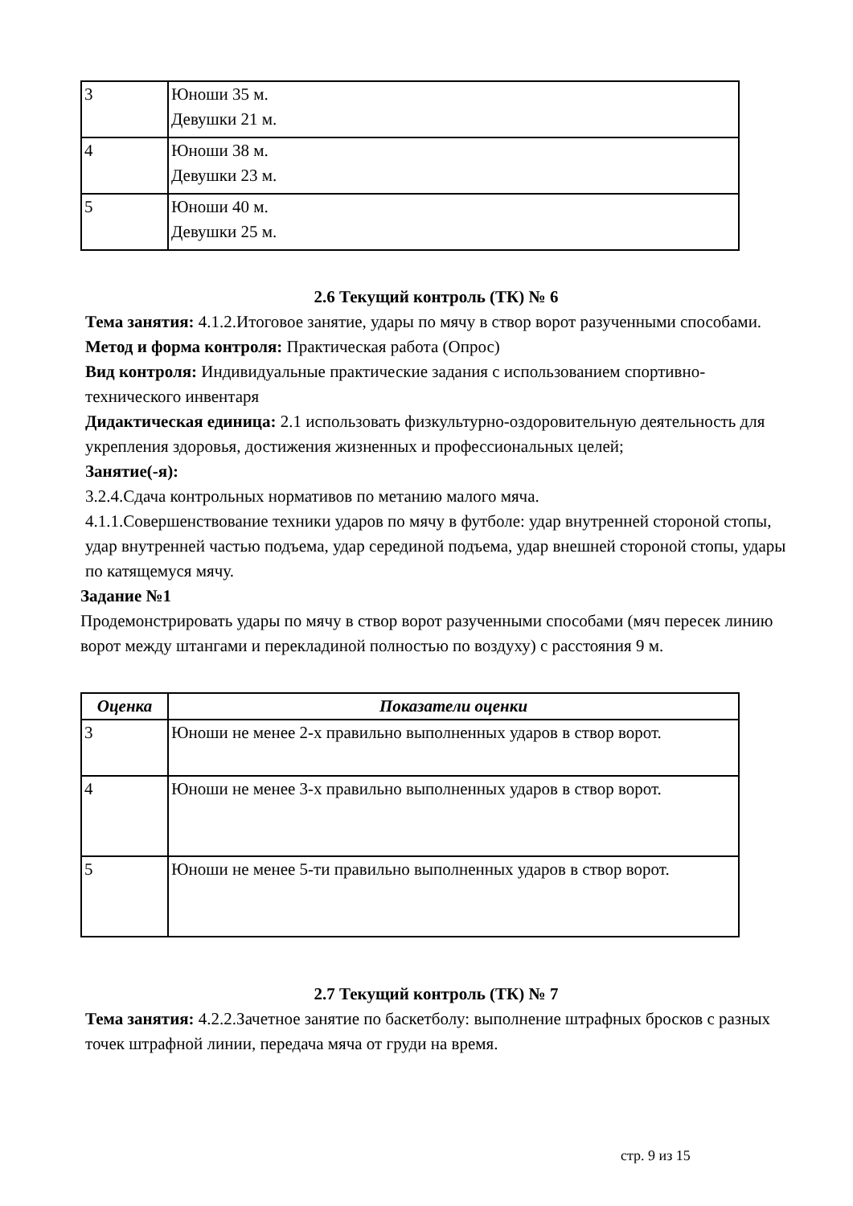| 3 | Юноши 35 м. Девушки 21 м. |
| 4 | Юноши 38 м. Девушки 23 м. |
| 5 | Юноши 40 м. Девушки 25 м. |
2.6 Текущий контроль (ТК) № 6
Тема занятия: 4.1.2.Итоговое занятие, удары по мячу в створ ворот разученными способами.
Метод и форма контроля: Практическая работа (Опрос)
Вид контроля: Индивидуальные практические задания с использованием спортивно-технического инвентаря
Дидактическая единица: 2.1 использовать физкультурно-оздоровительную деятельность для укрепления здоровья, достижения жизненных и профессиональных целей;
Занятие(-я):
3.2.4.Сдача контрольных нормативов по метанию малого мяча.
4.1.1.Совершенствование техники ударов по мячу в футболе: удар внутренней стороной стопы, удар внутренней частью подъема, удар серединой подъема, удар внешней стороной стопы, удары по катящемуся мячу.
Задание №1
Продемонстрировать удары по мячу в створ ворот разученными способами (мяч пересек линию ворот между штангами и перекладиной полностью по воздуху) с расстояния 9 м.
| Оценка | Показатели оценки |
| --- | --- |
| 3 | Юноши не менее 2-х правильно выполненных ударов в створ ворот. |
| 4 | Юноши не менее 3-х правильно выполненных ударов в створ ворот. |
| 5 | Юноши не менее 5-ти правильно выполненных ударов в створ ворот. |
2.7 Текущий контроль (ТК) № 7
Тема занятия: 4.2.2.Зачетное занятие по баскетболу: выполнение штрафных бросков с разных точек штрафной линии, передача мяча от груди на время.
стр. 9 из 15